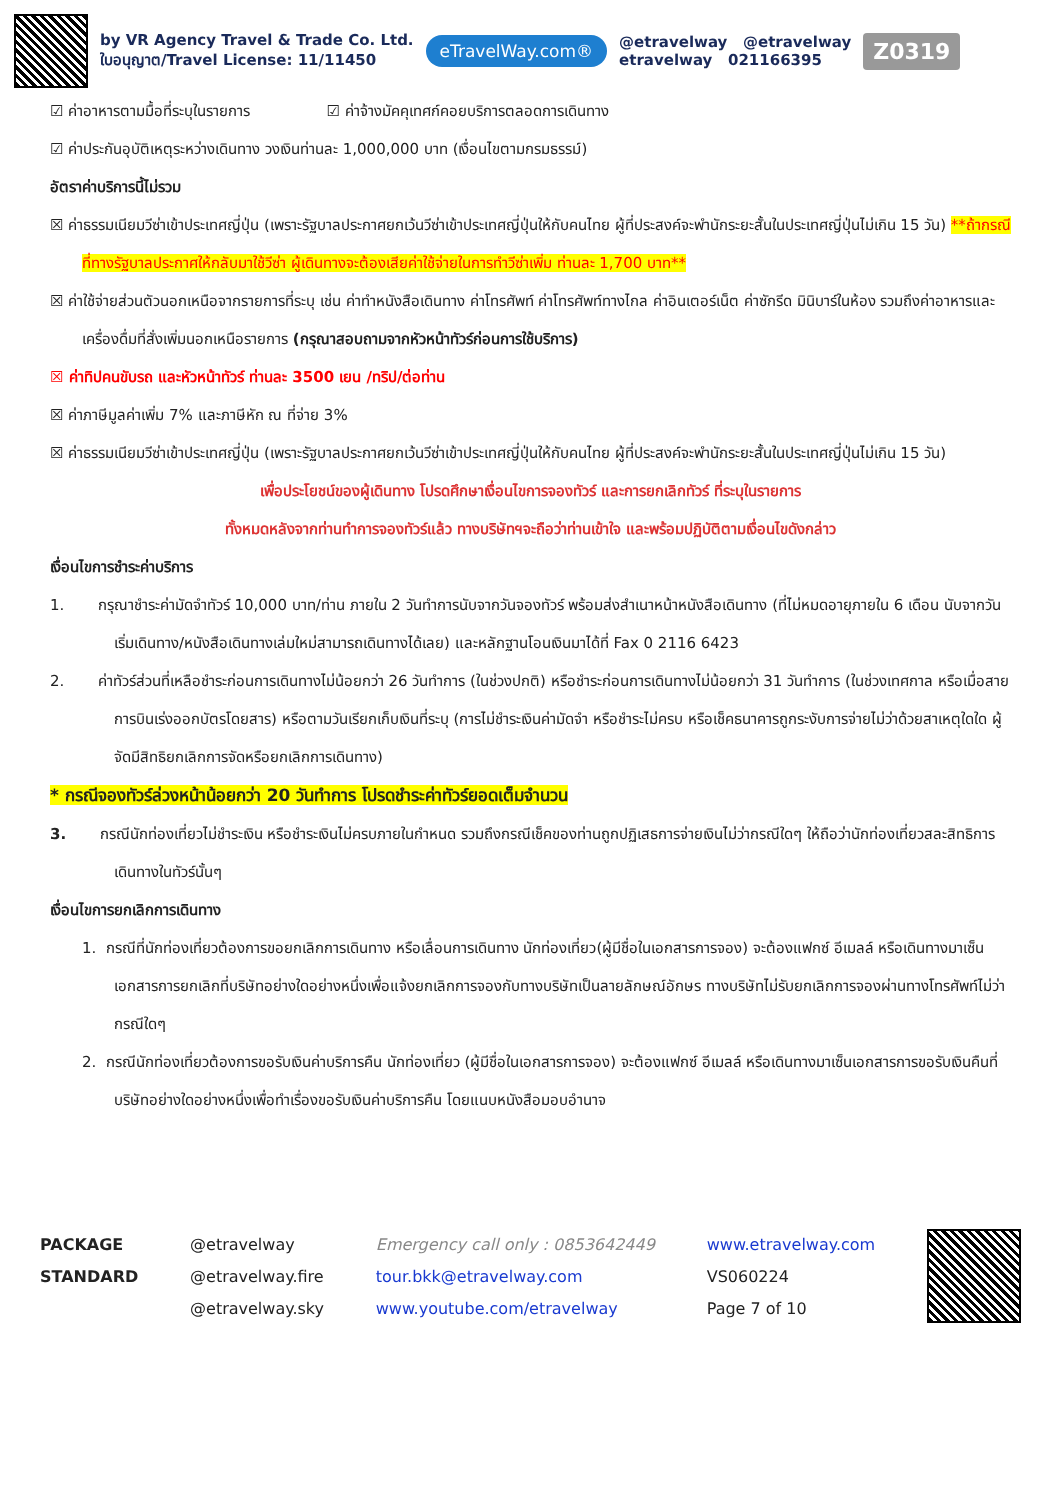by VR Agency Travel & Trade Co. Ltd.
ใบอนุญาต/Travel License: 11/11450
eTravelWay.com®
@etravelway @etravelway
etravelway 021166395
Z0319
☑ ค่าอาหารตามมื้อที่ระบุในรายการ ☑ ค่าจ้างมัคคุเทศก์คอยบริการตลอดการเดินทาง
☑ ค่าประกันอุบัติเหตุระหว่างเดินทาง วงเงินท่านละ 1,000,000 บาท (เงื่อนไขตามกรมธรรม์)
อัตราค่าบริการนี้ไม่รวม
☒ ค่าธรรมเนียมวีซ่าเข้าประเทศญี่ปุ่น (เพราะรัฐบาลประกาศยกเว้นวีซ่าเข้าประเทศญี่ปุ่นให้กับคนไทย ผู้ที่ประสงค์จะพำนักระยะสั้นในประเทศญี่ปุ่นไม่เกิน 15 วัน) **ถ้ากรณีที่ทางรัฐบาลประกาศให้กลับมาใช้วีซ่า ผู้เดินทางจะต้องเสียค่าใช้จ่ายในการทำวีซ่าเพิ่ม ท่านละ 1,700 บาท**
☒ ค่าใช้จ่ายส่วนตัวนอกเหนือจากรายการที่ระบุ เช่น ค่าทำหนังสือเดินทาง ค่าโทรศัพท์ ค่าโทรศัพท์ทางไกล ค่าอินเตอร์เน็ต ค่าซักรีด มินิบาร์ในห้อง รวมถึงค่าอาหารและเครื่องดื่มที่สั่งเพิ่มนอกเหนือรายการ (กรุณาสอบถามจากหัวหน้าทัวร์ก่อนการใช้บริการ)
☒ ค่าทิปคนขับรถ และหัวหน้าทัวร์ ท่านละ 3500 เยน /ทริป/ต่อท่าน
☒ ค่าภาษีมูลค่าเพิ่ม 7% และภาษีหัก ณ ที่จ่าย 3%
☒ ค่าธรรมเนียมวีซ่าเข้าประเทศญี่ปุ่น (เพราะรัฐบาลประกาศยกเว้นวีซ่าเข้าประเทศญี่ปุ่นให้กับคนไทย ผู้ที่ประสงค์จะพำนักระยะสั้นในประเทศญี่ปุ่นไม่เกิน 15 วัน)
เพื่อประโยชน์ของผู้เดินทาง โปรดศึกษาเงื่อนไขการจองทัวร์ และการยกเลิกทัวร์ ที่ระบุในรายการ
ทั้งหมดหลังจากท่านทำการจองทัวร์แล้ว ทางบริษัทฯจะถือว่าท่านเข้าใจ และพร้อมปฏิบัติตามเงื่อนไขดังกล่าว
เงื่อนไขการชำระค่าบริการ
1. กรุณาชำระค่ามัดจำทัวร์ 10,000 บาท/ท่าน ภายใน 2 วันทำการนับจากวันจองทัวร์ พร้อมส่งสำเนาหน้าหนังสือเดินทาง (ที่ไม่หมดอายุภายใน 6 เดือน นับจากวันเริ่มเดินทาง/หนังสือเดินทางเล่มใหม่สามารถเดินทางได้เลย) และหลักฐานโอนเงินมาได้ที่ Fax 0 2116 6423
2. ค่าทัวร์ส่วนที่เหลือชำระก่อนการเดินทางไม่น้อยกว่า 26 วันทำการ (ในช่วงปกติ) หรือชำระก่อนการเดินทางไม่น้อยกว่า 31 วันทำการ (ในช่วงเทศกาล หรือเมื่อสายการบินเร่งออกบัตรโดยสาร) หรือตามวันเรียกเก็บเงินที่ระบุ (การไม่ชำระเงินค่ามัดจำ หรือชำระไม่ครบ หรือเช็คธนาคารถูกระงับการจ่ายไม่ว่าด้วยสาเหตุใดใด ผู้จัดมีสิทธิยกเลิกการจัดหรือยกเลิกการเดินทาง)
* กรณีจองทัวร์ล่วงหน้าน้อยกว่า 20 วันทำการ โปรดชำระค่าทัวร์ยอดเต็มจำนวน
3. กรณีนักท่องเที่ยวไม่ชำระเงิน หรือชำระเงินไม่ครบภายในกำหนด รวมถึงกรณีเช็คของท่านถูกปฏิเสธการจ่ายเงินไม่ว่ากรณีใดๆ ให้ถือว่านักท่องเที่ยวสละสิทธิการเดินทางในทัวร์นั้นๆ
เงื่อนไขการยกเลิกการเดินทาง
1. กรณีที่นักท่องเที่ยวต้องการขอยกเลิกการเดินทาง หรือเลื่อนการเดินทาง นักท่องเที่ยว(ผู้มีชื่อในเอกสารการจอง) จะต้องแฟกซ์ อีเมลล์ หรือเดินทางมาเซ็นเอกสารการยกเลิกที่บริษัทอย่างใดอย่างหนึ่งเพื่อแจ้งยกเลิกการจองกับทางบริษัทเป็นลายลักษณ์อักษร ทางบริษัทไม่รับยกเลิกการจองผ่านทางโทรศัพท์ไม่ว่ากรณีใดๆ
2. กรณีนักท่องเที่ยวต้องการขอรับเงินค่าบริการคืน นักท่องเที่ยว (ผู้มีชื่อในเอกสารการจอง) จะต้องแฟกซ์ อีเมลล์ หรือเดินทางมาเซ็นเอกสารการขอรับเงินคืนที่บริษัทอย่างใดอย่างหนึ่งเพื่อทำเรื่องขอรับเงินค่าบริการคืน โดยแนบหนังสือมอบอำนาจ
PACKAGE
STANDARD
@etravelway
@etravelway.fire
@etravelway.sky
Emergency call only : 0853642449
tour.bkk@etravelway.com
www.youtube.com/etravelway
www.etravelway.com
VS060224
Page 7 of 10